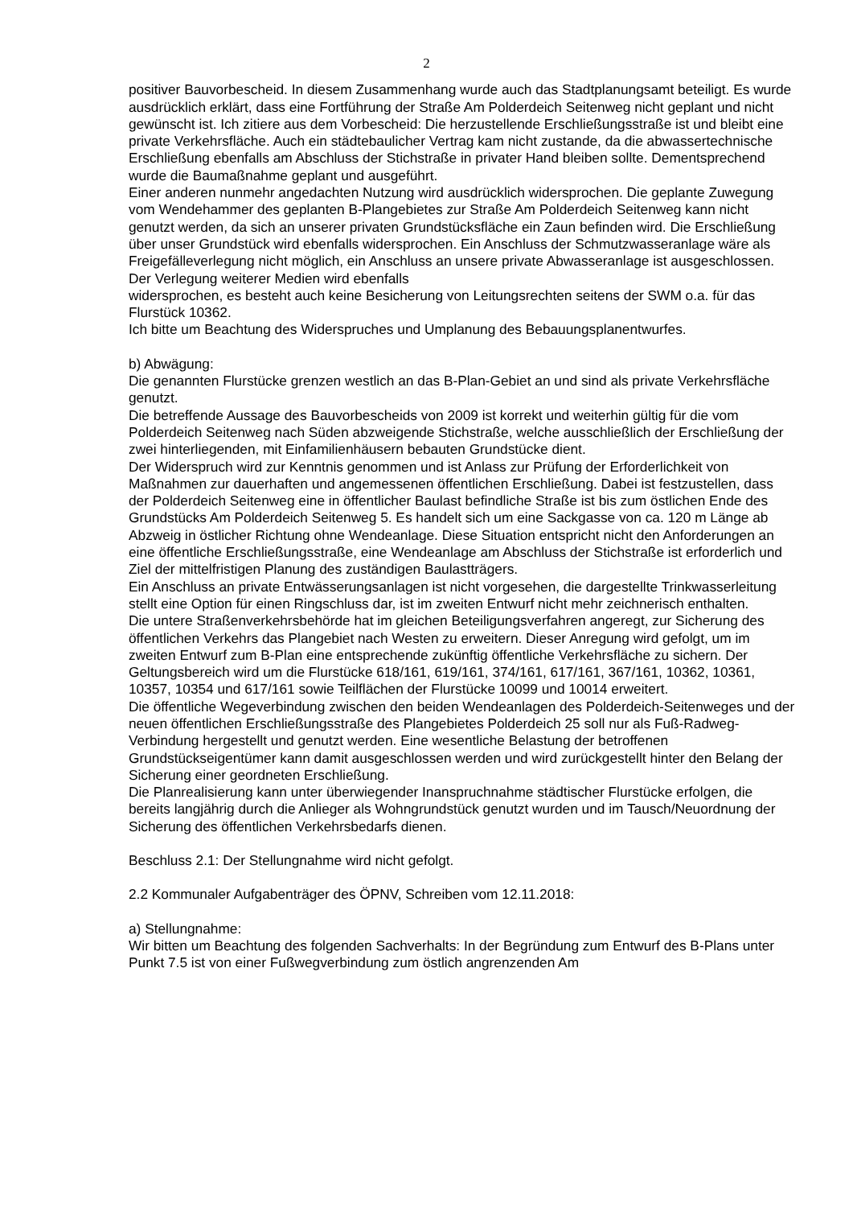2
positiver Bauvorbescheid. In diesem Zusammenhang wurde auch das Stadtplanungsamt beteiligt. Es wurde ausdrücklich erklärt, dass eine Fortführung der Straße Am Polderdeich Seitenweg nicht geplant und nicht gewünscht ist. Ich zitiere aus dem Vorbescheid: Die herzustellende Erschließungsstraße ist und bleibt eine private Verkehrsfläche. Auch ein städtebaulicher Vertrag kam nicht zustande, da die abwassertechnische Erschließung ebenfalls am Abschluss der Stichstraße in privater Hand bleiben sollte. Dementsprechend wurde die Baumaßnahme geplant und ausgeführt.
Einer anderen nunmehr angedachten Nutzung wird ausdrücklich widersprochen. Die geplante Zuwegung vom Wendehammer des geplanten B-Plangebietes zur Straße Am Polderdeich Seitenweg kann nicht genutzt werden, da sich an unserer privaten Grundstücksfläche ein Zaun befinden wird. Die Erschließung über unser Grundstück wird ebenfalls widersprochen. Ein Anschluss der Schmutzwasseranlage wäre als Freigefälleverlegung nicht möglich, ein Anschluss an unsere private Abwasseranlage ist ausgeschlossen. Der Verlegung weiterer Medien wird ebenfalls
widersprochen, es besteht auch keine Besicherung von Leitungsrechten seitens der SWM o.a. für das Flurstück 10362.
Ich bitte um Beachtung des Widerspruches und Umplanung des Bebauungsplanentwurfes.
b) Abwägung:
Die genannten Flurstücke grenzen westlich an das B-Plan-Gebiet an und sind als private Verkehrsfläche genutzt.
Die betreffende Aussage des Bauvorbescheids von 2009 ist korrekt und weiterhin gültig für die vom Polderdeich Seitenweg nach Süden abzweigende Stichstraße, welche ausschließlich der Erschließung der zwei hinterliegenden, mit Einfamilienhäusern bebauten Grundstücke dient.
Der Widerspruch wird zur Kenntnis genommen und ist Anlass zur Prüfung der Erforderlichkeit von Maßnahmen zur dauerhaften und angemessenen öffentlichen Erschließung. Dabei ist festzustellen, dass der Polderdeich Seitenweg eine in öffentlicher Baulast befindliche Straße ist bis zum östlichen Ende des Grundstücks Am Polderdeich Seitenweg 5. Es handelt sich um eine Sackgasse von ca. 120 m Länge ab Abzweig in östlicher Richtung ohne Wendeanlage. Diese Situation entspricht nicht den Anforderungen an eine öffentliche Erschließungsstraße, eine Wendeanlage am Abschluss der Stichstraße ist erforderlich und Ziel der mittelfristigen Planung des zuständigen Baulastträgers.
Ein Anschluss an private Entwässerungsanlagen ist nicht vorgesehen, die dargestellte Trinkwasserleitung stellt eine Option für einen Ringschluss dar, ist im zweiten Entwurf nicht mehr zeichnerisch enthalten.
Die untere Straßenverkehrsbehörde hat im gleichen Beteiligungsverfahren angeregt, zur Sicherung des öffentlichen Verkehrs das Plangebiet nach Westen zu erweitern. Dieser Anregung wird gefolgt, um im zweiten Entwurf zum B-Plan eine entsprechende zukünftig öffentliche Verkehrsfläche zu sichern. Der Geltungsbereich wird um die Flurstücke 618/161, 619/161, 374/161, 617/161, 367/161, 10362, 10361, 10357, 10354 und 617/161 sowie Teilflächen der Flurstücke 10099 und 10014 erweitert.
Die öffentliche Wegeverbindung zwischen den beiden Wendeanlagen des Polderdeich-Seitenweges und der neuen öffentlichen Erschließungsstraße des Plangebietes Polderdeich 25 soll nur als Fuß-Radweg-Verbindung hergestellt und genutzt werden. Eine wesentliche Belastung der betroffenen Grundstückseigentümer kann damit ausgeschlossen werden und wird zurückgestellt hinter den Belang der Sicherung einer geordneten Erschließung.
Die Planrealisierung kann unter überwiegender Inanspruchnahme städtischer Flurstücke erfolgen, die bereits langjährig durch die Anlieger als Wohngrundstück genutzt wurden und im Tausch/Neuordnung der Sicherung des öffentlichen Verkehrsbedarfs dienen.
Beschluss 2.1: Der Stellungnahme wird nicht gefolgt.
2.2 Kommunaler Aufgabenträger des ÖPNV, Schreiben vom 12.11.2018:
a) Stellungnahme:
Wir bitten um Beachtung des folgenden Sachverhalts: In der Begründung zum Entwurf des B-Plans unter Punkt 7.5 ist von einer Fußwegverbindung zum östlich angrenzenden Am